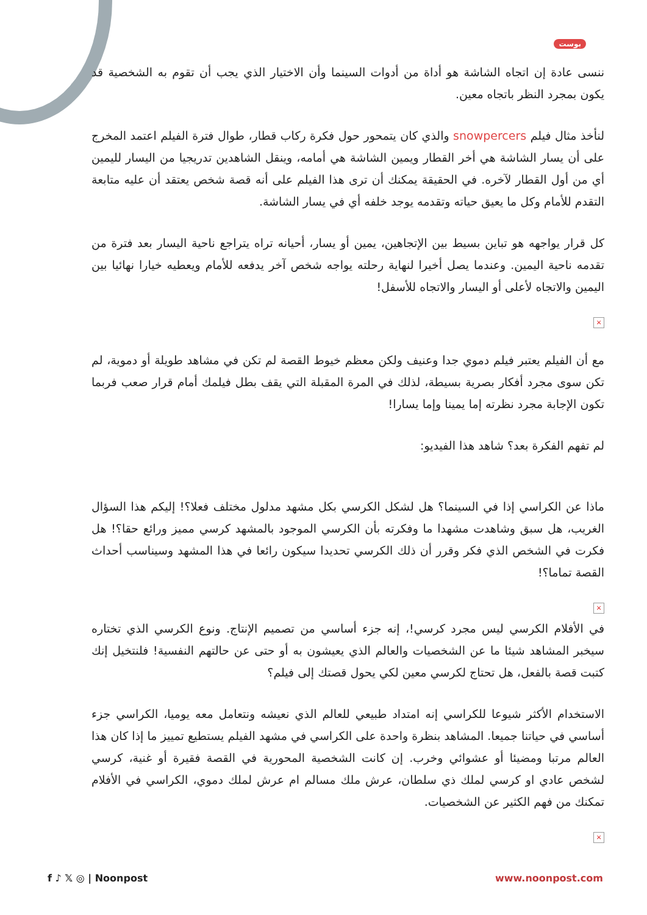بوست
ننسى عادة إن اتجاه الشاشة هو أداة من أدوات السينما وأن الاختيار الذي يجب أن تقوم به الشخصية قد يكون بمجرد النظر باتجاه معين.
لنأخذ مثال فيلم snowpercers والذي كان يتمحور حول فكرة ركاب قطار، طوال فترة الفيلم اعتمد المخرج على أن يسار الشاشة هي أخر القطار ويمين الشاشة هي أمامه، وينقل الشاهدين تدريجيا من اليسار لليمين أي من أول القطار لآخره. في الحقيقة يمكنك أن ترى هذا الفيلم على أنه قصة شخص يعتقد أن عليه متابعة التقدم للأمام وكل ما يعيق حياته وتقدمه يوجد خلفه أي في يسار الشاشة.
كل قرار يواجهه هو تباين بسيط بين الإتجاهين، يمين أو يسار، أحيانه تراه يتراجع ناحية اليسار بعد فترة من تقدمه ناحية اليمين. وعندما يصل أخيرا لنهاية رحلته يواجه شخص آخر يدفعه للأمام ويعطيه خيارا نهائيا بين اليمين والاتجاه لأعلى أو اليسار والاتجاه للأسفل!
×
مع أن الفيلم يعتبر فيلم دموي جدا وعنيف ولكن معظم خيوط القصة لم تكن في مشاهد طويلة أو دموية، لم تكن سوى مجرد أفكار بصرية بسيطة، لذلك في المرة المقبلة التي يقف بطل فيلمك أمام قرار صعب فربما تكون الإجابة مجرد نظرته إما يمينا وإما يسارا!
لم تفهم الفكرة بعد؟ شاهد هذا الفيديو:
ماذا عن الكراسي إذا في السينما؟ هل لشكل الكرسي بكل مشهد مدلول مختلف فعلا؟! إليكم هذا السؤال الغريب، هل سبق وشاهدت مشهدا ما وفكرته بأن الكرسي الموجود بالمشهد كرسي مميز ورائع حقا؟! هل فكرت في الشخص الذي فكر وقرر أن ذلك الكرسي تحديدا سيكون رائعا في هذا المشهد وسيناسب أحداث القصة تماما؟!
×
في الأفلام الكرسي ليس مجرد كرسي!، إنه جزء أساسي من تصميم الإنتاج. ونوع الكرسي الذي تختاره سيخبر المشاهد شيئا ما عن الشخصيات والعالم الذي يعيشون به أو حتى عن حالتهم النفسية! فلنتخيل إنك كتبت قصة بالفعل، هل تحتاج لكرسي معين لكي يحول قصتك إلى فيلم؟
الاستخدام الأكثر شيوعا للكراسي إنه امتداد طبيعي للعالم الذي نعيشه ونتعامل معه يوميا، الكراسي جزء أساسي في حياتنا جميعا. المشاهد بنظرة واحدة على الكراسي في مشهد الفيلم يستطيع تمييز ما إذا كان هذا العالم مرتبا ومضيئا أو عشوائي وخرب. إن كانت الشخصية المحورية في القصة فقيرة أو غنية، كرسي لشخص عادي او كرسي لملك ذي سلطان، عرش ملك مسالم ام عرش لملك دموي، الكراسي في الأفلام تمكنك من فهم الكثير عن الشخصيات.
×
f ♪ 𝕏 ◎ | Noonpost www.noonpost.com